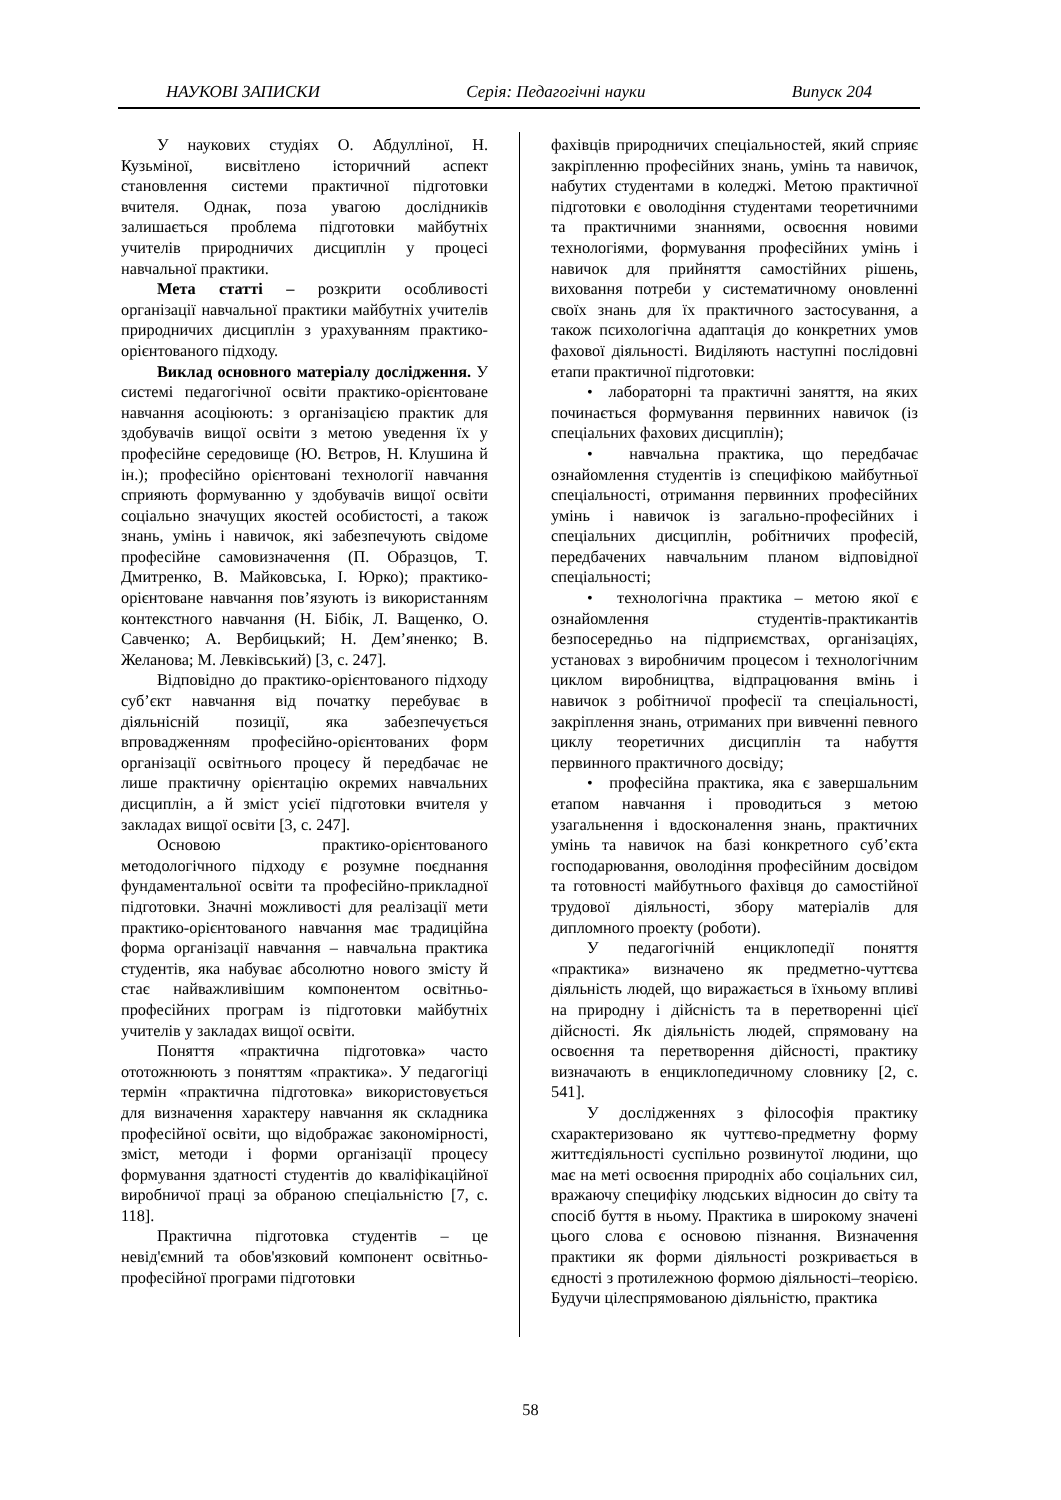НАУКОВІ ЗАПИСКИ Серія: Педагогічні науки Випуск 204
У наукових студіях О. Абдулліної, Н. Кузьміної, висвітлено історичний аспект становлення системи практичної підготовки вчителя. Однак, поза увагою дослідників залишається проблема підготовки майбутніх учителів природничих дисциплін у процесі навчальної практики.
Мета статті – розкрити особливості організації навчальної практики майбутніх учителів природничих дисциплін з урахуванням практико-орієнтованого підходу.
Виклад основного матеріалу дослідження. У системі педагогічної освіти практико-орієнтоване навчання асоціюють: з організацією практик для здобувачів вищої освіти з метою уведення їх у професійне середовище (Ю. Вєтров, Н. Клушина й ін.); професійно орієнтовані технології навчання сприяють формуванню у здобувачів вищої освіти соціально значущих якостей особистості, а також знань, умінь і навичок, які забезпечують свідоме професійне самовизначення (П. Образцов, Т. Дмитренко, В. Майковська, І. Юрко); практико-орієнтоване навчання пов’язують із використанням контекстного навчання (Н. Бібік, Л. Ващенко, О. Савченко; А. Вербицький; Н. Дем’яненко; В. Желанова; М. Левківський) [3, с. 247].
Відповідно до практико-орієнтованого підходу суб’єкт навчання від початку перебуває в діяльнісній позиції, яка забезпечується впровадженням професійно-орієнтованих форм організації освітнього процесу й передбачає не лише практичну орієнтацію окремих навчальних дисциплін, а й зміст усієї підготовки вчителя у закладах вищої освіти [3, с. 247].
Основою практико-орієнтованого методологічного підходу є розумне поєднання фундаментальної освіти та професійно-прикладної підготовки. Значні можливості для реалізації мети практико-орієнтованого навчання має традиційна форма організації навчання – навчальна практика студентів, яка набуває абсолютно нового змісту й стає найважливішим компонентом освітньо-професійних програм із підготовки майбутніх учителів у закладах вищої освіти.
Поняття «практична підготовка» часто ототожнюють з поняттям «практика». У педагогіці термін «практична підготовка» використовується для визначення характеру навчання як складника професійної освіти, що відображає закономірності, зміст, методи і форми організації процесу формування здатності студентів до кваліфікаційної виробничої праці за обраною спеціальністю [7, с. 118].
Практична підготовка студентів – це невід'ємний та обов'язковий компонент освітньо-професійної програми підготовки
фахівців природничих спеціальностей, який сприяє закріпленню професійних знань, умінь та навичок, набутих студентами в коледжі. Метою практичної підготовки є оволодіння студентами теоретичними та практичними знаннями, освоєння новими технологіями, формування професійних умінь і навичок для прийняття самостійних рішень, виховання потреби у систематичному оновленні своїх знань для їх практичного застосування, а також психологічна адаптація до конкретних умов фахової діяльності. Виділяють наступні послідовні етапи практичної підготовки:
• лабораторні та практичні заняття, на яких починається формування первинних навичок (із спеціальних фахових дисциплін);
• навчальна практика, що передбачає ознайомлення студентів із специфікою майбутньої спеціальності, отримання первинних професійних умінь і навичок із загально-професійних і спеціальних дисциплін, робітничих професій, передбачених навчальним планом відповідної спеціальності;
• технологічна практика – метою якої є ознайомлення студентів-практикантів безпосередньо на підприємствах, організаціях, установах з виробничим процесом і технологічним циклом виробництва, відпрацювання вмінь і навичок з робітничої професії та спеціальності, закріплення знань, отриманих при вивченні певного циклу теоретичних дисциплін та набуття первинного практичного досвіду;
• професійна практика, яка є завершальним етапом навчання і проводиться з метою узагальнення і вдосконалення знань, практичних умінь та навичок на базі конкретного суб’єкта господарювання, оволодіння професійним досвідом та готовності майбутнього фахівця до самостійної трудової діяльності, збору матеріалів для дипломного проекту (роботи).
У педагогічній енциклопедії поняття «практика» визначено як предметно-чуттєва діяльність людей, що виражається в їхньому впливі на природну і дійсність та в перетворенні цієї дійсності. Як діяльність людей, спрямовану на освоєння та перетворення дійсності, практику визначають в енциклопедичному словнику [2, с. 541].
У дослідженнях з філософія практику схарактеризовано як чуттєво-предметну форму життєдіяльності суспільно розвинутої людини, що має на меті освоєння природніх або соціальних сил, вражаючу специфіку людських відносин до світу та спосіб буття в ньому. Практика в широкому значені цього слова є основою пізнання. Визначення практики як форми діяльності розкривається в єдності з протилежною формою діяльності–теорією. Будучи цілеспрямованою діяльністю, практика
58